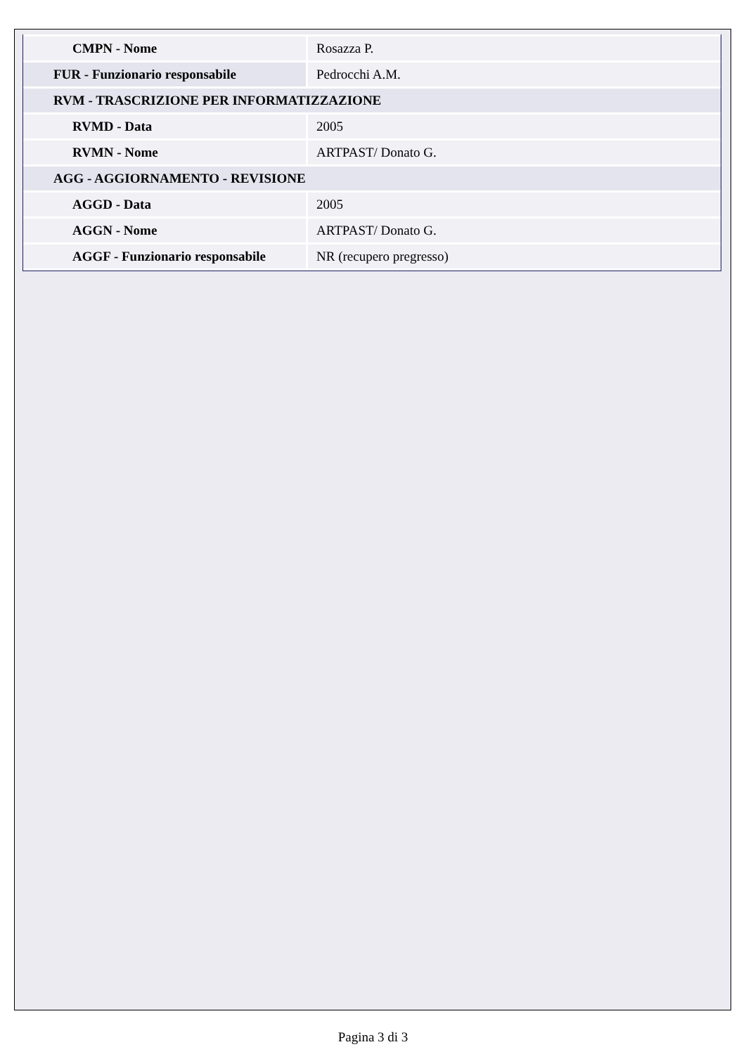| CMPN - Nome | Rosazza P. |
| FUR - Funzionario responsabile | Pedrocchi A.M. |
| RVM - TRASCRIZIONE PER INFORMATIZZAZIONE | |
| RVMD - Data | 2005 |
| RVMN - Nome | ARTPAST/ Donato G. |
| AGG - AGGIORNAMENTO - REVISIONE | |
| AGGD - Data | 2005 |
| AGGN - Nome | ARTPAST/ Donato G. |
| AGGF - Funzionario responsabile | NR (recupero pregresso) |
Pagina 3 di 3